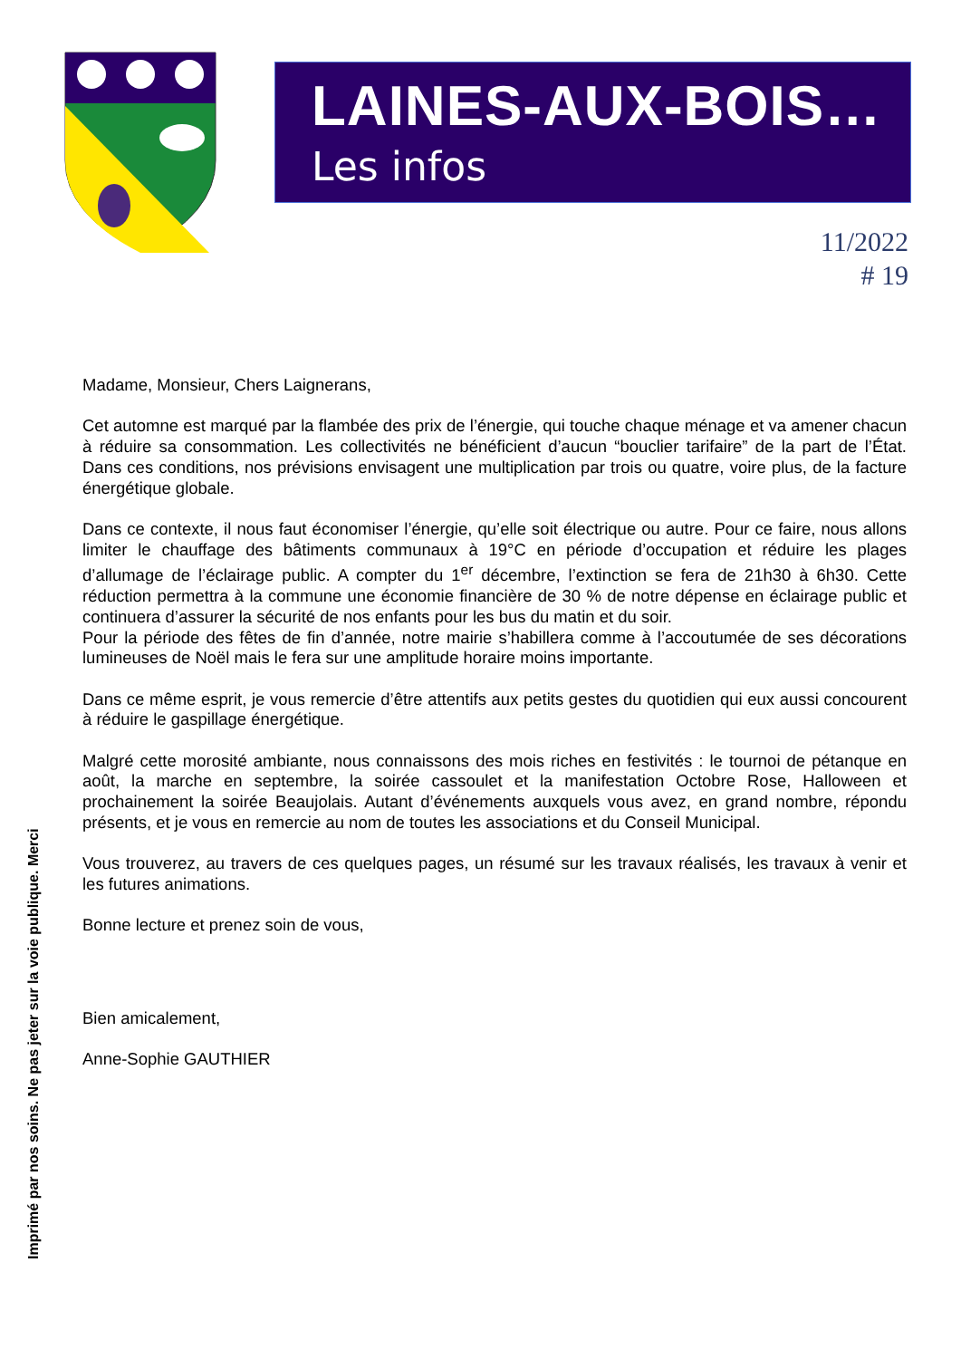LAINES-AUX-BOIS…
Les infos
11/2022
# 19
Madame, Monsieur, Chers Laignerans,
Cet automne est marqué par la flambée des prix de l’énergie, qui touche chaque ménage et va amener chacun à réduire sa consommation. Les collectivités ne bénéficient d’aucun “bouclier tarifaire” de la part de l’État. Dans ces conditions, nos prévisions envisagent une multiplication par trois ou quatre, voire plus, de la facture énergétique globale.
Dans ce contexte, il nous faut économiser l’énergie, qu’elle soit électrique ou autre. Pour ce faire, nous allons limiter le chauffage des bâtiments communaux à 19°C en période d’occupation et réduire les plages d’allumage de l’éclairage public. A compter du 1<sup>er</sup> décembre, l’extinction se fera de 21h30 à 6h30. Cette réduction permettra à la commune une économie financière de 30 % de notre dépense en éclairage public et continuera d’assurer la sécurité de nos enfants pour les bus du matin et du soir.
Pour la période des fêtes de fin d’année, notre mairie s’habillera comme à l’accoutumée de ses décorations lumineuses de Noël mais le fera sur une amplitude horaire moins importante.
Dans ce même esprit, je vous remercie d’être attentifs aux petits gestes du quotidien qui eux aussi concourent à réduire le gaspillage énergétique.
Malgré cette morosité ambiante, nous connaissons des mois riches en festivités : le tournoi de pétanque en août, la marche en septembre, la soirée cassoulet et la manifestation Octobre Rose, Halloween et prochainement la soirée Beaujolais. Autant d’événements auxquels vous avez, en grand nombre, répondu présents, et je vous en remercie au nom de toutes les associations et du Conseil Municipal.
Vous trouverez, au travers de ces quelques pages, un résumé sur les travaux réalisés, les travaux à venir et les futures animations.
Bonne lecture et prenez soin de vous,
Bien amicalement,
Anne-Sophie GAUTHIER
Imprimé par nos soins. Ne pas jeter sur la voie publique. Merci